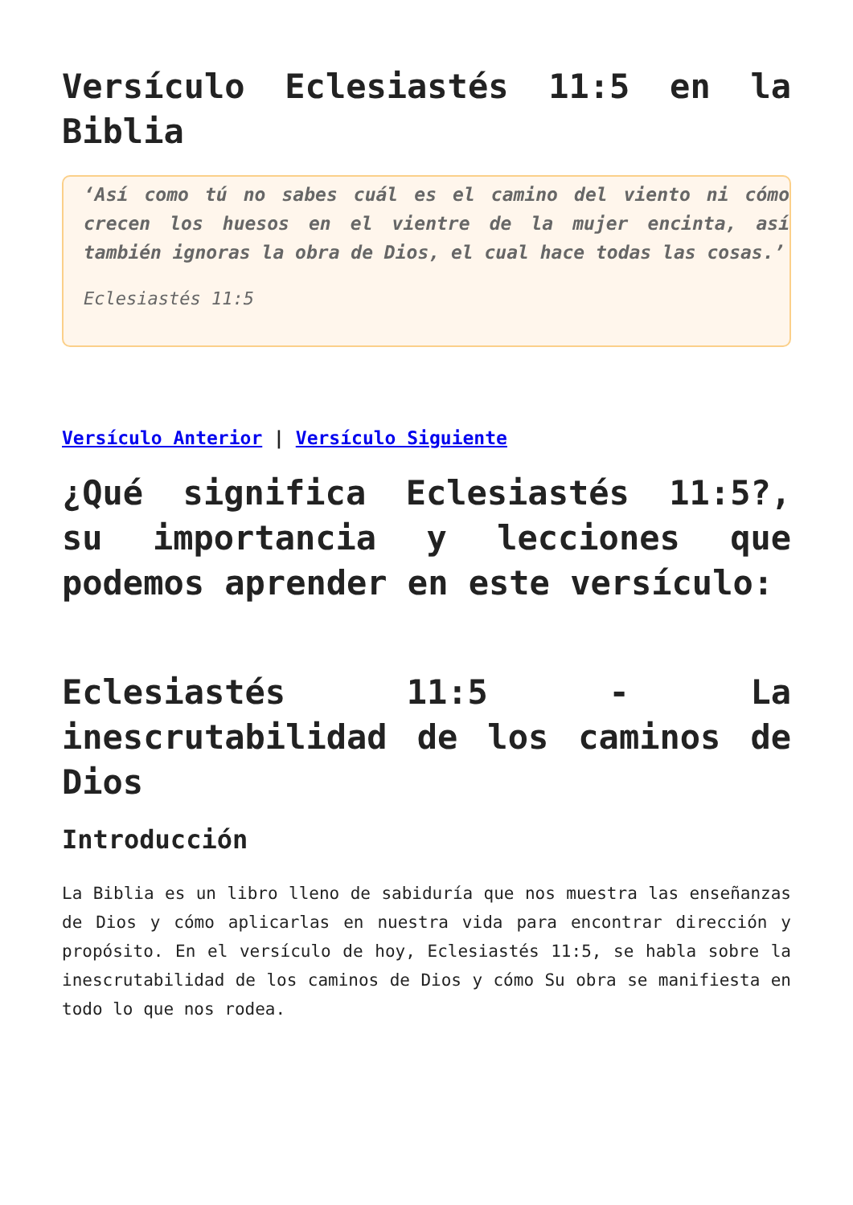Versículo Eclesiastés 11:5 en la Biblia
‘Así como tú no sabes cuál es el camino del viento ni cómo crecen los huesos en el vientre de la mujer encinta, así también ignoras la obra de Dios, el cual hace todas las cosas.’
Eclesiastés 11:5
Versículo Anterior | Versículo Siguiente
¿Qué significa Eclesiastés 11:5?, su importancia y lecciones que podemos aprender en este versículo:
Eclesiastés 11:5 - La inescrutabilidad de los caminos de Dios
Introducción
La Biblia es un libro lleno de sabiduría que nos muestra las enseñanzas de Dios y cómo aplicarlas en nuestra vida para encontrar dirección y propósito. En el versículo de hoy, Eclesiastés 11:5, se habla sobre la inescrutabilidad de los caminos de Dios y cómo Su obra se manifiesta en todo lo que nos rodea.